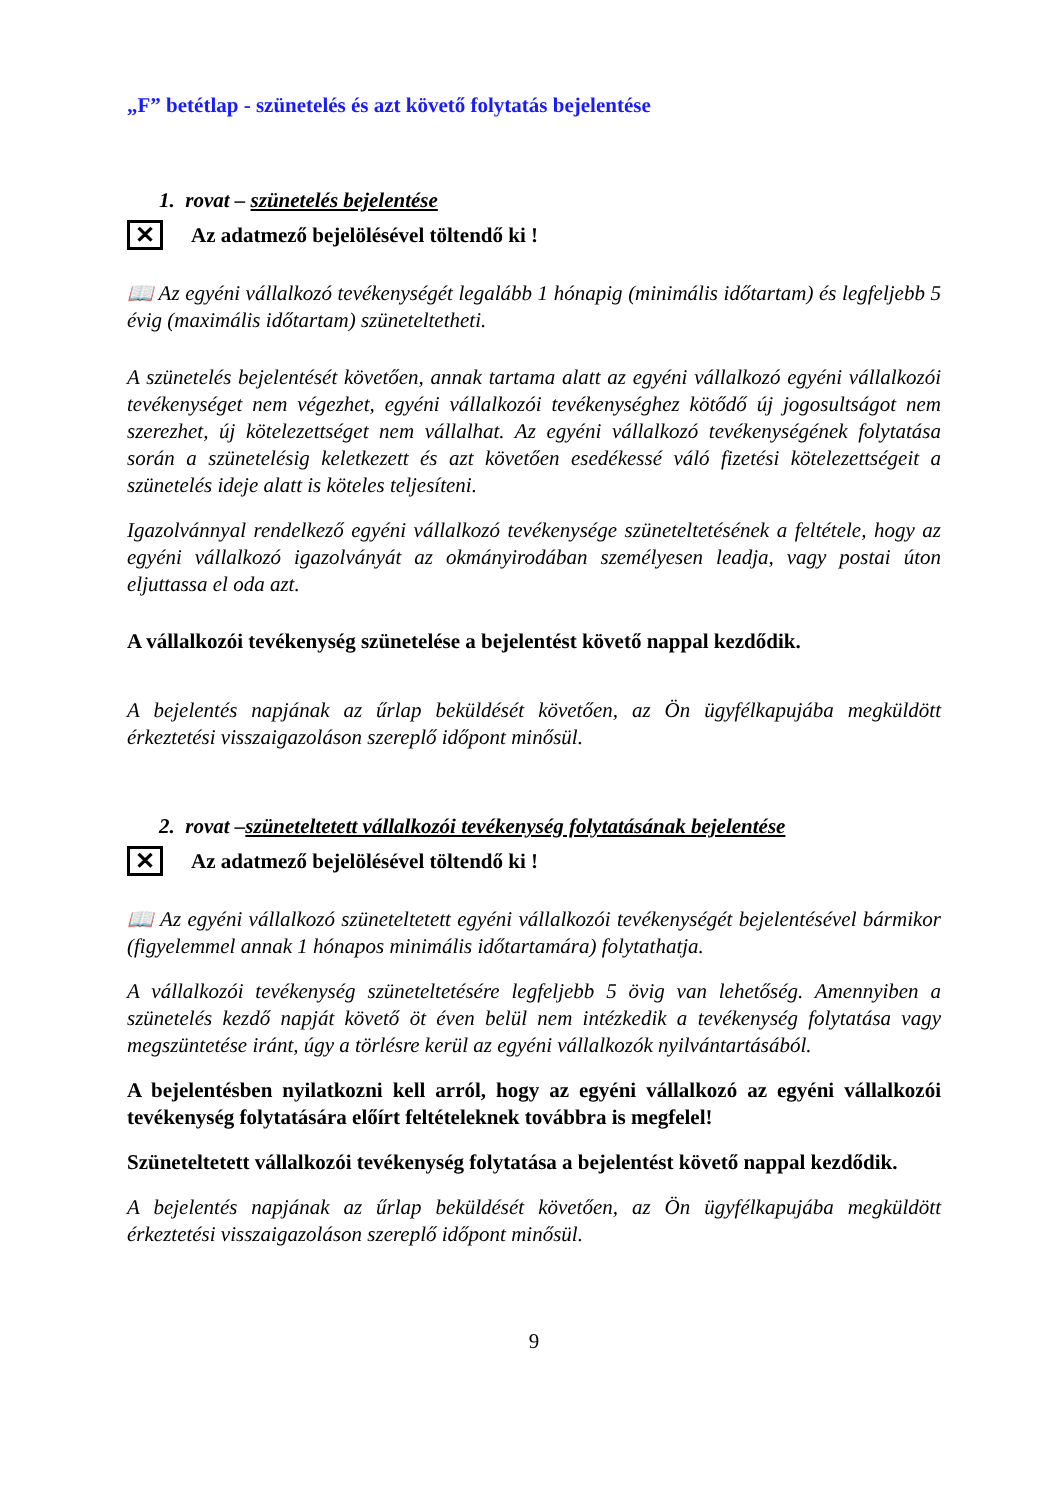„F” betétlap - szünetelés és azt követő folytatás bejelentése
1. rovat – szünetelés bejelentése
✕
Az adatmező bejelölésével töltendő ki !
📖 Az egyéni vállalkozó tevékenységét legalább 1 hónapig (minimális időtartam) és legfeljebb 5 évig (maximális időtartam) szüneteltetheti.
A szünetelés bejelentését követően, annak tartama alatt az egyéni vállalkozó egyéni vállalkozói tevékenységet nem végezhet, egyéni vállalkozói tevékenységhez kötődő új jogosultságot nem szerezhet, új kötelezettséget nem vállalhat. Az egyéni vállalkozó tevékenységének folytatása során a szünetelésig keletkezett és azt követően esedékessé váló fizetési kötelezettségeit a szünetelés ideje alatt is köteles teljesíteni.
Igazolvánnyal rendelkező egyéni vállalkozó tevékenysége szüneteltetésének a feltétele, hogy az egyéni vállalkozó igazolványát az okmányirodában személyesen leadja, vagy postai úton eljuttassa el oda azt.
A vállalkozói tevékenység szünetelése a bejelentést követő nappal kezdődik.
A bejelentés napjának az űrlap beküldését követően, az Ön ügyfélkapujába megküldött érkeztetési visszaigazoláson szereplő időpont minősül.
2. rovat –szüneteltetett vállalkozói tevékenység folytatásának bejelentése
✕
Az adatmező bejelölésével töltendő ki !
📖 Az egyéni vállalkozó szüneteltetett egyéni vállalkozói tevékenységét bejelentésével bármikor (figyelemmel annak 1 hónapos minimális időtartamára) folytathatja.
A vállalkozói tevékenység szüneteltetésére legfeljebb 5 övig van lehetőség. Amennyiben a szünetelés kezdő napját követő öt éven belül nem intézkedik a tevékenység folytatása vagy megszüntetése iránt, úgy a törlésre kerül az egyéni vállalkozók nyilvántartásából.
A bejelentésben nyilatkozni kell arról, hogy az egyéni vállalkozó az egyéni vállalkozói tevékenység folytatására előírt feltételeknek továbbra is megfelel!
Szüneteltetett vállalkozói tevékenység folytatása a bejelentést követő nappal kezdődik.
A bejelentés napjának az űrlap beküldését követően, az Ön ügyfélkapujába megküldött érkeztetési visszaigazoláson szereplő időpont minősül.
9